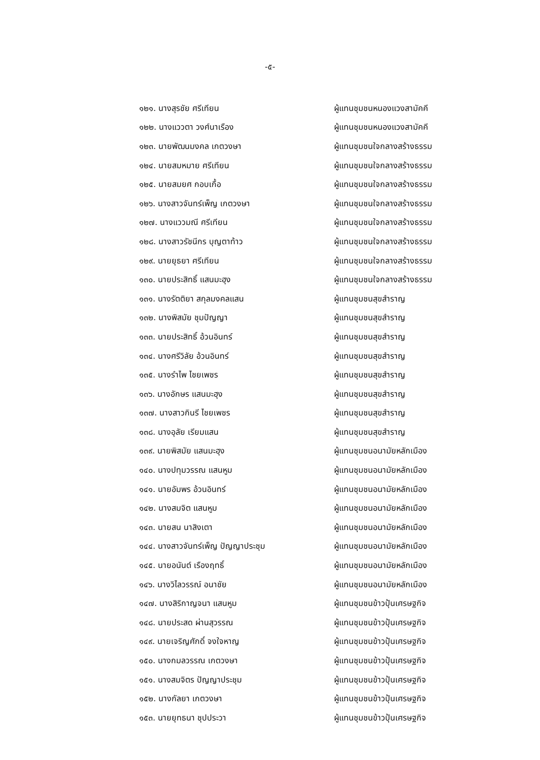-๕-
| ๑๒๑. นางสุรชัย ศรีเทียน | ผู้แทนชุมชนหนองแวงสามัคคี |
| ๑๒๒. นางแววตา วงศ์นาเรือง | ผู้แทนชุมชนหนองแวงสามัคคี |
| ๑๒๓. นายพัฒนมงคล เกตวงษา | ผู้แทนชุมชนใจกลางสร้างธรรม |
| ๑๒๔. นายสมหมาย ศรีเทียน | ผู้แทนชุมชนใจกลางสร้างธรรม |
| ๑๒๕. นายสมยศ กอบเกื้อ | ผู้แทนชุมชนใจกลางสร้างธรรม |
| ๑๒๖. นางสาวจันทร์เพ็ญ เกตวงษา | ผู้แทนชุมชนใจกลางสร้างธรรม |
| ๑๒๗. นางแววมณี ศรีเทียน | ผู้แทนชุมชนใจกลางสร้างธรรม |
| ๑๒๘. นางสาวรัชนีกร บุญตาท้าว | ผู้แทนชุมชนใจกลางสร้างธรรม |
| ๑๒๙. นายยุธยา ศรีเทียน | ผู้แทนชุมชนใจกลางสร้างธรรม |
| ๑๓๐. นายประสิทธิ์ แสนมะฮุง | ผู้แทนชุมชนใจกลางสร้างธรรม |
| ๑๓๑. นางรัตติยา สกุลมงคลแสน | ผู้แทนชุมชนสุขสำราญ |
| ๑๓๒. นางพิสมัย ชุมปัญญา | ผู้แทนชุมชนสุขสำราญ |
| ๑๓๓. นายประสิทธิ์ อ้วนอินทร์ | ผู้แทนชุมชนสุขสำราญ |
| ๑๓๔. นางศรีวิลัย อ้วนอินทร์ | ผู้แทนชุมชนสุขสำราญ |
| ๑๓๕. นางรำไพ ไชยเพชร | ผู้แทนชุมชนสุขสำราญ |
| ๑๓๖. นางอักษร แสนมะฮุง | ผู้แทนชุมชนสุขสำราญ |
| ๑๓๗. นางสาวกินรี ไชยเพชร | ผู้แทนชุมชนสุขสำราญ |
| ๑๓๘. นางอุลัย เรียมแสน | ผู้แทนชุมชนสุขสำราญ |
| ๑๓๙. นายพิสมัย แสนมะฮุง | ผู้แทนชุมชนอนามัยหลักเมือง |
| ๑๔๐. นางปทุมวรรณ แสนหูม | ผู้แทนชุมชนอนามัยหลักเมือง |
| ๑๔๑. นายอัมพร อ้วนอินทร์ | ผู้แทนชุมชนอนามัยหลักเมือง |
| ๑๔๒. นางสมจิต แสนหูม | ผู้แทนชุมชนอนามัยหลักเมือง |
| ๑๔๓. นายสน นาสิงเตา | ผู้แทนชุมชนอนามัยหลักเมือง |
| ๑๔๔. นางสาวจันทร์เพ็ญ ปัญญาประชุม | ผู้แทนชุมชนอนามัยหลักเมือง |
| ๑๔๕. นายอนันต์ เรืองฤทธิ์ | ผู้แทนชุมชนอนามัยหลักเมือง |
| ๑๔๖. นางวิไลวรรณ์ อนาชัย | ผู้แทนชุมชนอนามัยหลักเมือง |
| ๑๔๗. นางสิริกาญจนา แสนหูม | ผู้แทนชุมชนข้าวปุ้นเศรษฐกิจ |
| ๑๔๘. นายประสด ผ่านสุวรรณ | ผู้แทนชุมชนข้าวปุ้นเศรษฐกิจ |
| ๑๔๙. นายเจริญศักดิ์ จงใจหาญ | ผู้แทนชุมชนข้าวปุ้นเศรษฐกิจ |
| ๑๕๐. นางกมลวรรณ เกตวงษา | ผู้แทนชุมชนข้าวปุ้นเศรษฐกิจ |
| ๑๕๑. นางสมจิตร ปัญญาประชุม | ผู้แทนชุมชนข้าวปุ้นเศรษฐกิจ |
| ๑๕๒. นางกัลยา เกตวงษา | ผู้แทนชุมชนข้าวปุ้นเศรษฐกิจ |
| ๑๕๓. นายยุทธนา ชุปประวา | ผู้แทนชุมชนข้าวปุ้นเศรษฐกิจ |